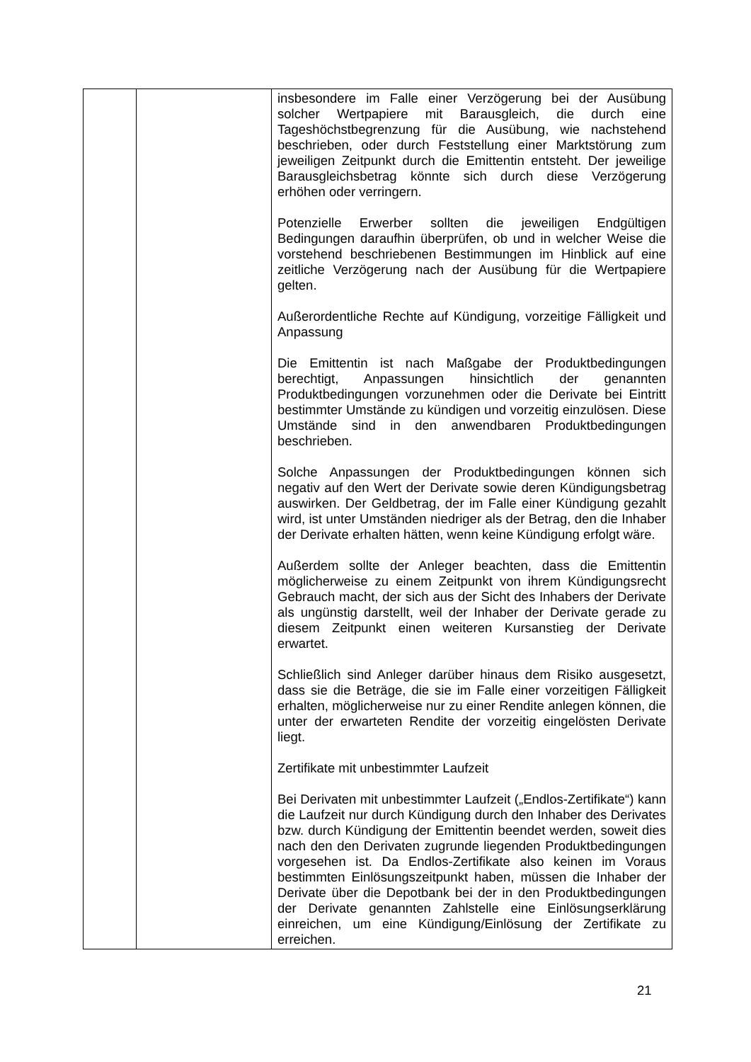| | | insbesondere im Falle einer Verzögerung bei der Ausübung solcher Wertpapiere mit Barausgleich, die durch eine Tageshöchstbegrenzung für die Ausübung, wie nachstehend beschrieben, oder durch Feststellung einer Marktstörung zum jeweiligen Zeitpunkt durch die Emittentin entsteht. Der jeweilige Barausgleichsbetrag könnte sich durch diese Verzögerung erhöhen oder verringern. Potenzielle Erwerber sollten die jeweiligen Endgültigen Bedingungen daraufhin überprüfen, ob und in welcher Weise die vorstehend beschriebenen Bestimmungen im Hinblick auf eine zeitliche Verzögerung nach der Ausübung für die Wertpapiere gelten. Außerordentliche Rechte auf Kündigung, vorzeitige Fälligkeit und Anpassung Die Emittentin ist nach Maßgabe der Produktbedingungen berechtigt, Anpassungen hinsichtlich der genannten Produktbedingungen vorzunehmen oder die Derivate bei Eintritt bestimmter Umstände zu kündigen und vorzeitig einzulösen. Diese Umstände sind in den anwendbaren Produktbedingungen beschrieben. Solche Anpassungen der Produktbedingungen können sich negativ auf den Wert der Derivate sowie deren Kündigungsbetrag auswirken. Der Geldbetrag, der im Falle einer Kündigung gezahlt wird, ist unter Umständen niedriger als der Betrag, den die Inhaber der Derivate erhalten hätten, wenn keine Kündigung erfolgt wäre. Außerdem sollte der Anleger beachten, dass die Emittentin möglicherweise zu einem Zeitpunkt von ihrem Kündigungsrecht Gebrauch macht, der sich aus der Sicht des Inhabers der Derivate als ungünstig darstellt, weil der Inhaber der Derivate gerade zu diesem Zeitpunkt einen weiteren Kursanstieg der Derivate erwartet. Schließlich sind Anleger darüber hinaus dem Risiko ausgesetzt, dass sie die Beträge, die sie im Falle einer vorzeitigen Fälligkeit erhalten, möglicherweise nur zu einer Rendite anlegen können, die unter der erwarteten Rendite der vorzeitig eingelösten Derivate liegt. Zertifikate mit unbestimmter Laufzeit Bei Derivaten mit unbestimmter Laufzeit („Endlos-Zertifikate“) kann die Laufzeit nur durch Kündigung durch den Inhaber des Derivates bzw. durch Kündigung der Emittentin beendet werden, soweit dies nach den den Derivaten zugrunde liegenden Produktbedingungen vorgesehen ist. Da Endlos-Zertifikate also keinen im Voraus bestimmten Einlösungszeitpunkt haben, müssen die Inhaber der Derivate über die Depotbank bei der in den Produktbedingungen der Derivate genannten Zahlstelle eine Einlösungserklärung einreichen, um eine Kündigung/Einlösung der Zertifikate zu erreichen. |
21